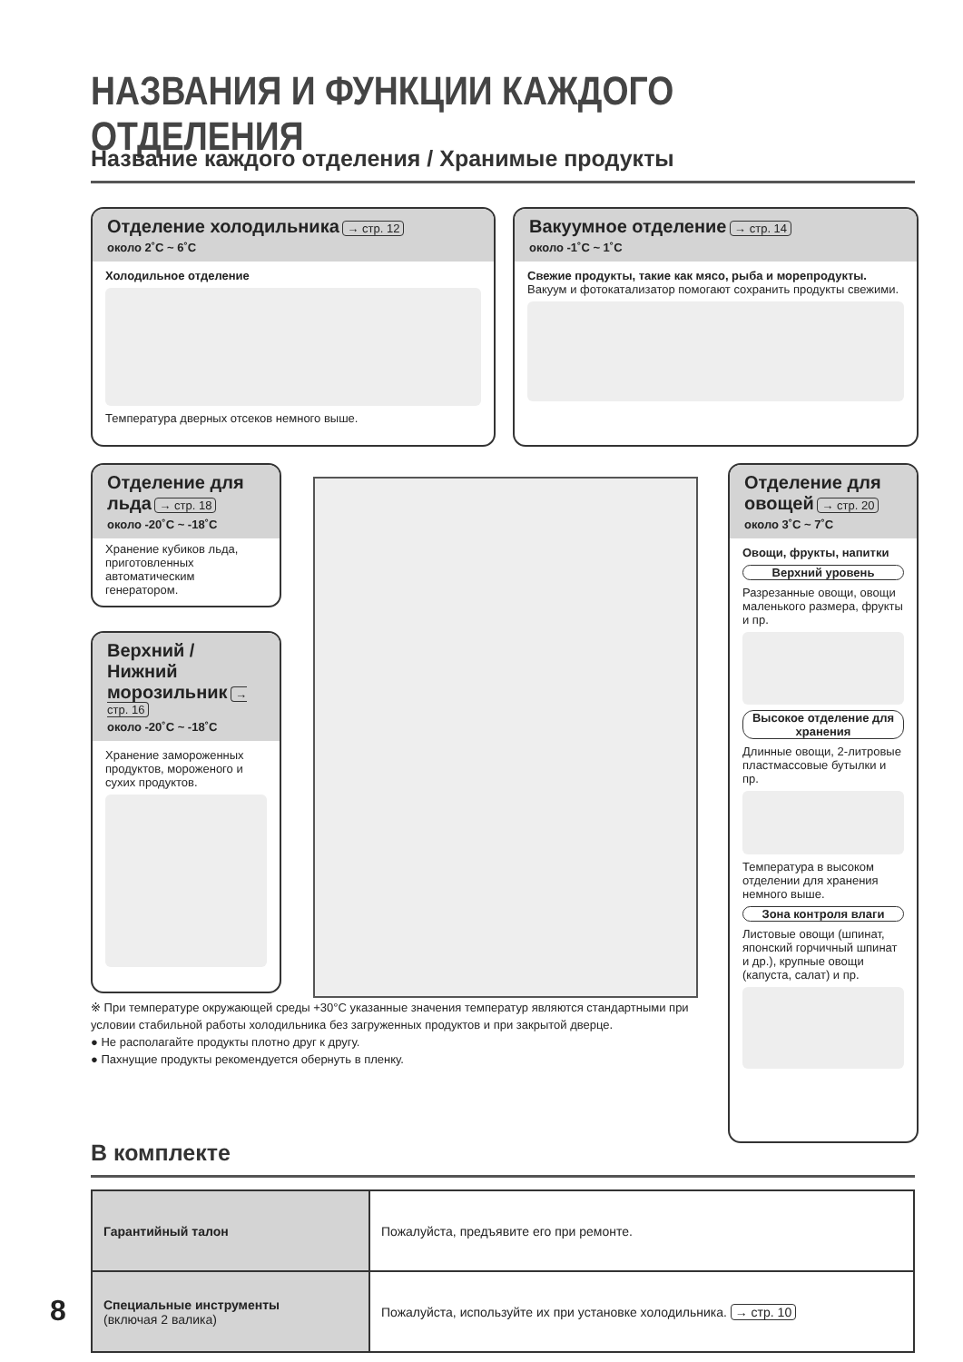НАЗВАНИЯ И ФУНКЦИИ КАЖДОГО ОТДЕЛЕНИЯ
Название каждого отделения / Хранимые продукты
Отделение холодильника → стр. 12
около 2˚C ~ 6˚C
Холодильное отделение
Температура дверных отсеков немного выше.
Вакуумное отделение → стр. 14
около -1˚C ~ 1˚C
Свежие продукты, такие как мясо, рыба и морепродукты.
Вакуум и фотокатализатор помогают сохранить продукты свежими.
Отделение для льда → стр. 18
около -20˚C ~ -18˚C
Хранение кубиков льда, приготовленных автоматическим генератором.
Верхний / Нижний морозильник → стр. 16
около -20˚C ~ -18˚C
Хранение замороженных продуктов, мороженого и сухих продуктов.
Отделение для овощей → стр. 20
около 3˚C ~ 7˚C
Овощи, фрукты, напитки
Верхний уровень
Разрезанные овощи, овощи маленького размера, фрукты и пр.
Высокое отделение для хранения
Длинные овощи, 2-литровые пластмассовые бутылки и пр.
Температура в высоком отделении для хранения немного выше.
Зона контроля влаги
Листовые овощи (шпинат, японский горчичный шпинат и др.), крупные овощи (капуста, салат) и пр.
※ При температуре окружающей среды +30°C указанные значения температур являются стандартными при условии стабильной работы холодильника без загруженных продуктов и при закрытой дверце.
● Не располагайте продукты плотно друг к другу.
● Пахнущие продукты рекомендуется обернуть в пленку.
В комплекте
| Гарантийный талон | Пожалуйста, предъявите его при ремонте. |
| Специальные инструменты (включая 2 валика) | Пожалуйста, используйте их при установке холодильника. → стр. 10 |
8